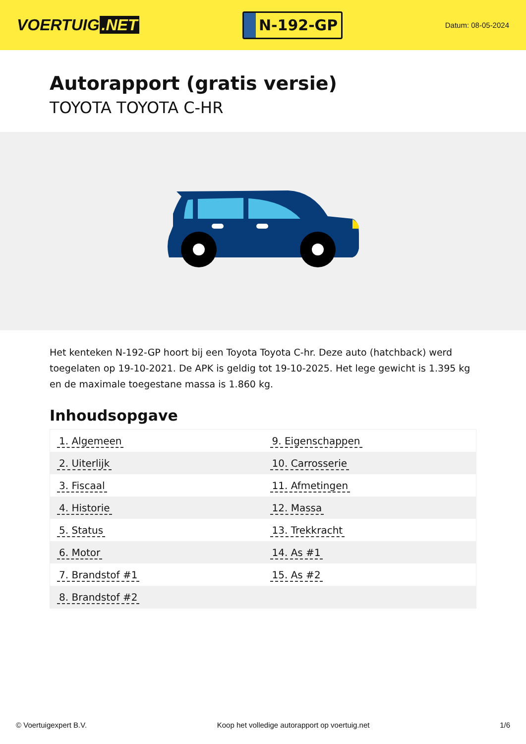VOERTUIG.NET
N-192-GP
Datum: 08-05-2024
Autorapport (gratis versie)
TOYOTA TOYOTA C-HR
Het kenteken N-192-GP hoort bij een Toyota Toyota C-hr. Deze auto (hatchback) werd toegelaten op 19-10-2021. De APK is geldig tot 19-10-2025. Het lege gewicht is 1.395 kg en de maximale toegestane massa is 1.860 kg.
Inhoudsopgave
| 1. Algemeen | 9. Eigenschappen |
| 2. Uiterlijk | 10. Carrosserie |
| 3. Fiscaal | 11. Afmetingen |
| 4. Historie | 12. Massa |
| 5. Status | 13. Trekkracht |
| 6. Motor | 14. As #1 |
| 7. Brandstof #1 | 15. As #2 |
| 8. Brandstof #2 | |
© Voertuigexpert B.V. Koop het volledige autorapport op voertuig.net
1/6